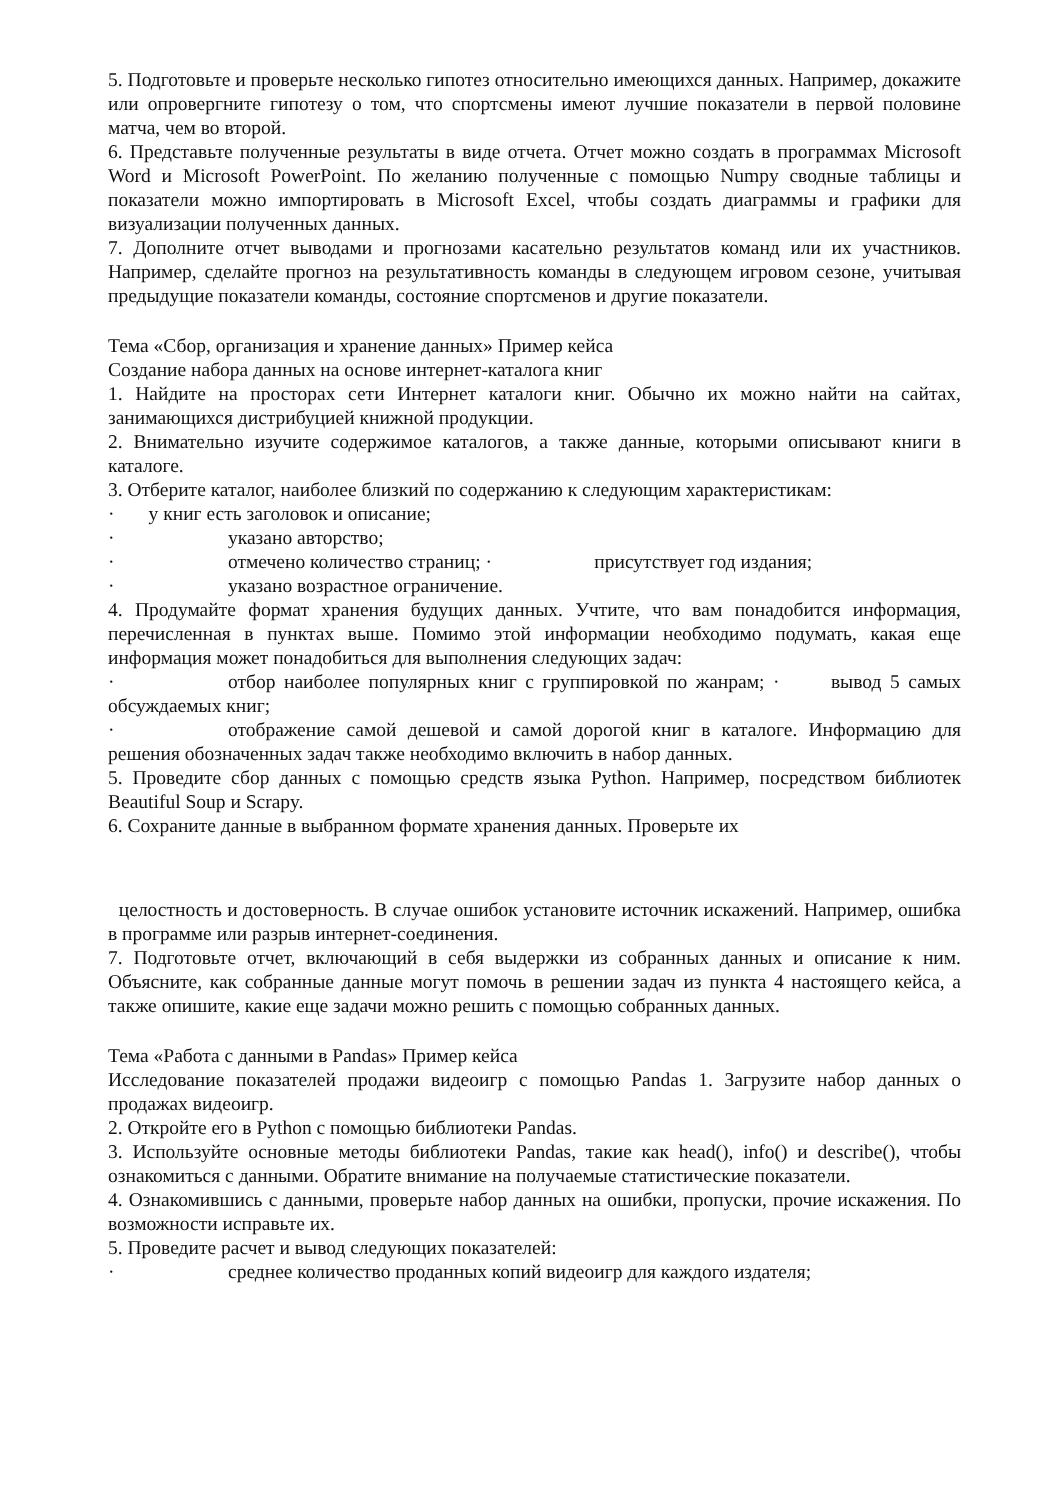5. Подготовьте и проверьте несколько гипотез относительно имеющихся данных. Например, докажите или опровергните гипотезу о том, что спортсмены имеют лучшие показатели в первой половине матча, чем во второй.
6. Представьте полученные результаты в виде отчета. Отчет можно создать в программах Microsoft Word и Microsoft PowerPoint. По желанию полученные с помощью Numpy сводные таблицы и показатели можно импортировать в Microsoft Excel, чтобы создать диаграммы и графики для визуализации полученных данных.
7. Дополните отчет выводами и прогнозами касательно результатов команд или их участников. Например, сделайте прогноз на результативность команды в следующем игровом сезоне, учитывая предыдущие показатели команды, состояние спортсменов и другие показатели.
Тема «Сбор, организация и хранение данных» Пример кейса
Создание набора данных на основе интернет-каталога книг
1. Найдите на просторах сети Интернет каталоги книг. Обычно их можно найти на сайтах, занимающихся дистрибуцией книжной продукции.
2. Внимательно изучите содержимое каталогов, а также данные, которыми описывают книги в каталоге.
3. Отберите каталог, наиболее близкий по содержанию к следующим характеристикам:
· у книг есть заголовок и описание;
· указано авторство;
· отмечено количество страниц; · присутствует год издания;
· указано возрастное ограничение.
4. Продумайте формат хранения будущих данных. Учтите, что вам понадобится информация, перечисленная в пунктах выше. Помимо этой информации необходимо подумать, какая еще информация может понадобиться для выполнения следующих задач:
· отбор наиболее популярных книг с группировкой по жанрам; · вывод 5 самых обсуждаемых книг;
· отображение самой дешевой и самой дорогой книг в каталоге. Информацию для решения обозначенных задач также необходимо включить в набор данных.
5. Проведите сбор данных с помощью средств языка Python. Например, посредством библиотек Beautiful Soup и Scrapy.
6. Сохраните данные в выбранном формате хранения данных. Проверьте их
целостность и достоверность. В случае ошибок установите источник искажений. Например, ошибка в программе или разрыв интернет-соединения.
7. Подготовьте отчет, включающий в себя выдержки из собранных данных и описание к ним. Объясните, как собранные данные могут помочь в решении задач из пункта 4 настоящего кейса, а также опишите, какие еще задачи можно решить с помощью собранных данных.
Тема «Работа с данными в Pandas» Пример кейса
Исследование показателей продажи видеоигр с помощью Pandas 1. Загрузите набор данных о продажах видеоигр.
2. Откройте его в Python с помощью библиотеки Pandas.
3. Используйте основные методы библиотеки Pandas, такие как head(), info() и describe(), чтобы ознакомиться с данными. Обратите внимание на получаемые статистические показатели.
4. Ознакомившись с данными, проверьте набор данных на ошибки, пропуски, прочие искажения. По возможности исправьте их.
5. Проведите расчет и вывод следующих показателей:
· среднее количество проданных копий видеоигр для каждого издателя;